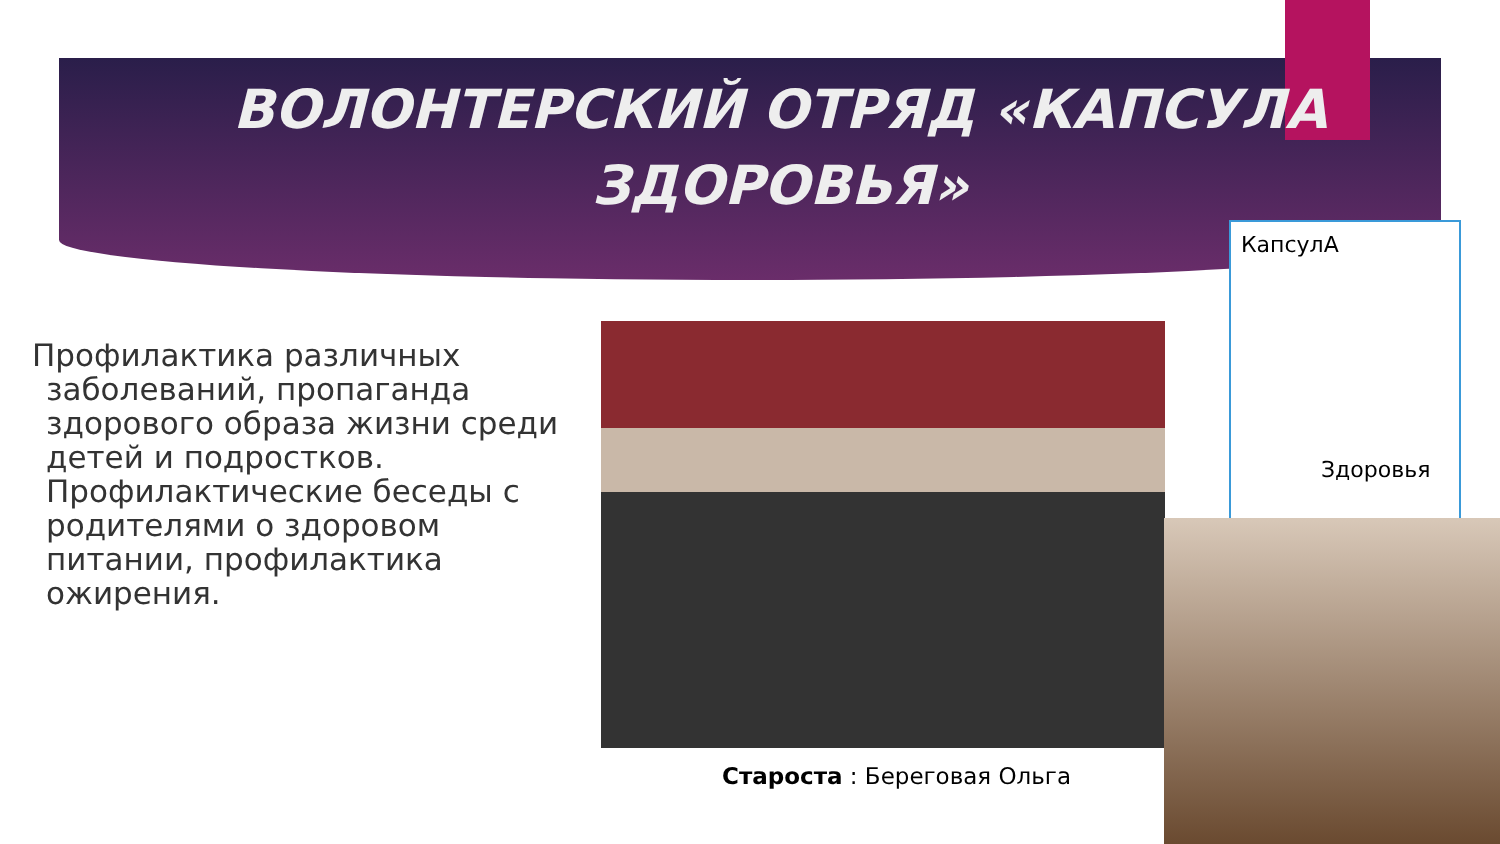ВОЛОНТЕРСКИЙ ОТРЯД «КАПСУЛА ЗДОРОВЬЯ»
Профилактика различных заболеваний, пропаганда здорового образа жизни среди детей и подростков. Профилактические беседы с родителями о здоровом питании, профилактика ожирения.
КапсулА
Здоровья
Староста : Береговая Ольга